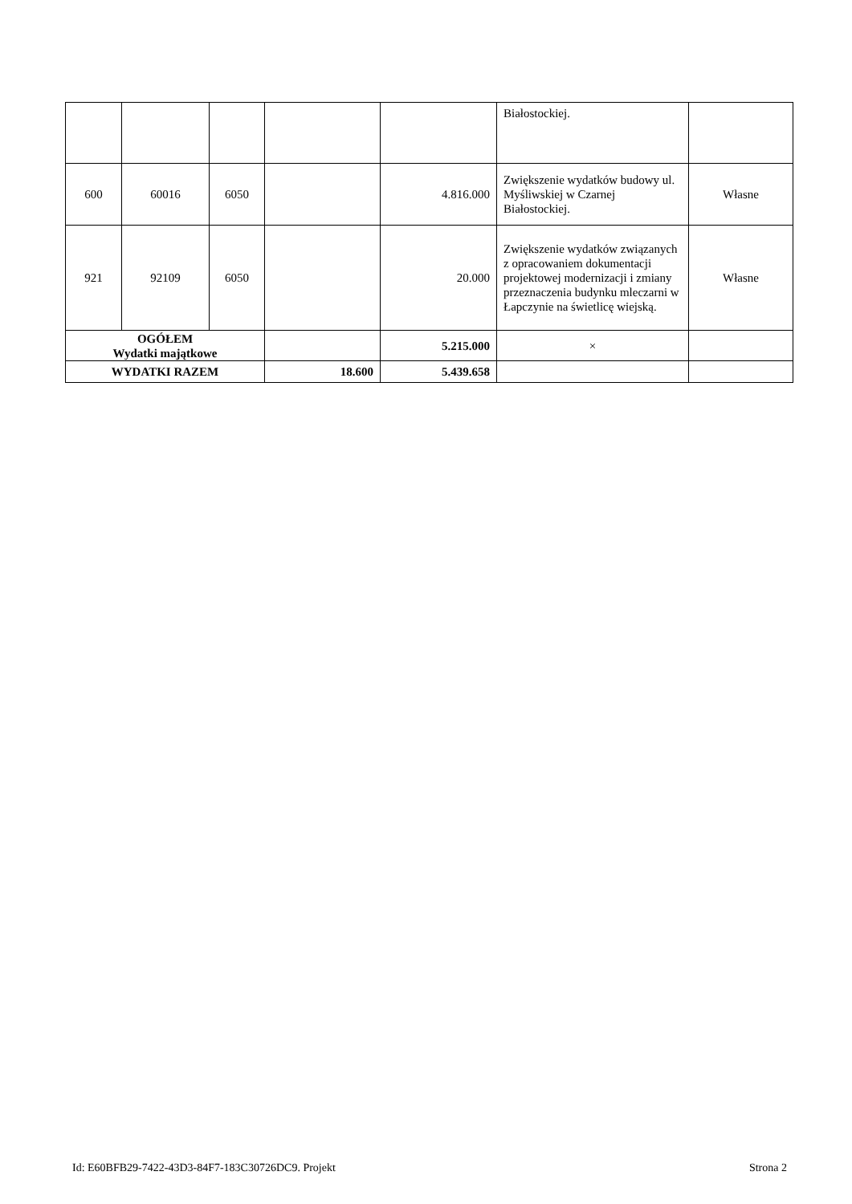| | | | | | Białostockiej. | |
| 600 | 60016 | 6050 | | 4.816.000 | Zwiększenie wydatków budowy ul. Myśliwskiej w Czarnej Białostockiej. | Własne |
| 921 | 92109 | 6050 | | 20.000 | Zwiększenie wydatków związanych z opracowaniem dokumentacji projektowej modernizacji i zmiany przeznaczenia budynku mleczarni w Łapczynie na świetlicę wiejską. | Własne |
| OGÓŁEM Wydatki majątkowe | | | | 5.215.000 | × | |
| WYDATKI RAZEM | | | 18.600 | 5.439.658 | | |
Id: E60BFB29-7422-43D3-84F7-183C30726DC9. Projekt Strona 2